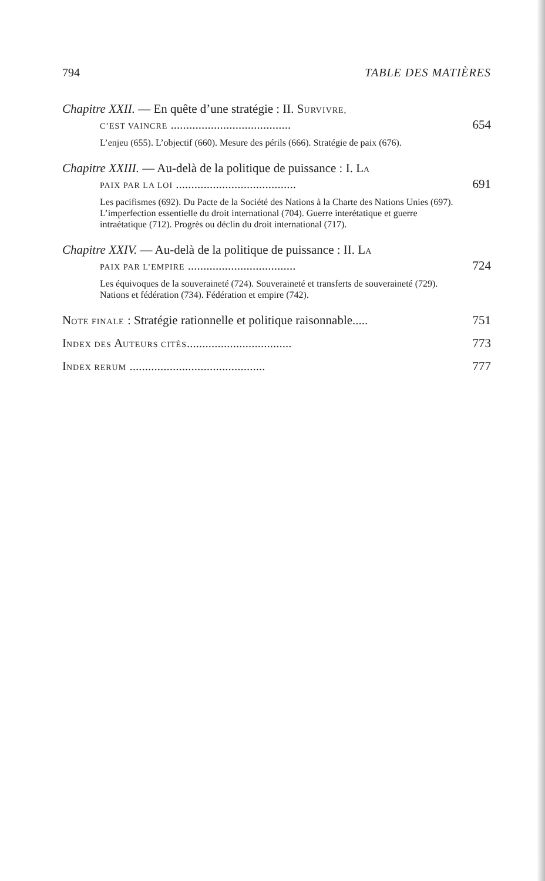794 TABLE DES MATIÈRES
Chapitre XXII. — En quête d’une stratégie : II. SURVIVRE,
C’EST VAINCRE ....................................... 654
L’enjeu (655). L’objectif (660). Mesure des périls (666). Stratégie de paix (676).
Chapitre XXIII. — Au-delà de la politique de puissance : I. LA
PAIX PAR LA LOI ....................................... 691
Les pacifismes (692). Du Pacte de la Société des Nations à la Charte des Nations Unies (697). L’imperfection essentielle du droit international (704). Guerre interétatique et guerre intraétatique (712). Progrès ou déclin du droit international (717).
Chapitre XXIV. — Au-delà de la politique de puissance : II. LA
PAIX PAR L’EMPIRE ................................... 724
Les équivoques de la souveraineté (724). Souveraineté et transferts de souveraineté (729). Nations et fédération (734). Fédération et empire (742).
NOTE FINALE : Stratégie rationnelle et politique raisonnable..... 751
INDEX DES AUTEURS CITÉS.................................. 773
INDEX RERUM ............................................ 777